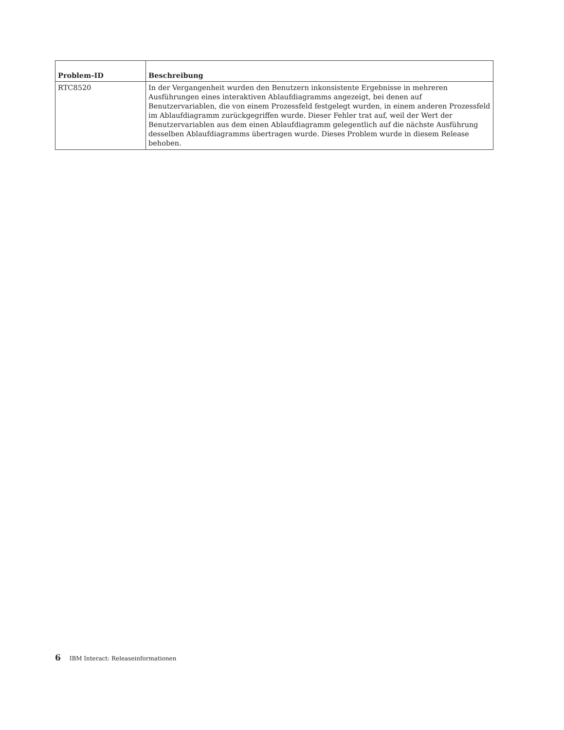| Problem-ID | Beschreibung |
| --- | --- |
| RTC8520 | In der Vergangenheit wurden den Benutzern inkonsistente Ergebnisse in mehreren Ausführungen eines interaktiven Ablaufdiagramms angezeigt, bei denen auf Benutzervariablen, die von einem Prozessfeld festgelegt wurden, in einem anderen Prozessfeld im Ablaufdiagramm zurückgegriffen wurde. Dieser Fehler trat auf, weil der Wert der Benutzervariablen aus dem einen Ablaufdiagramm gelegentlich auf die nächste Ausführung desselben Ablaufdiagramms übertragen wurde. Dieses Problem wurde in diesem Release behoben. |
6 IBM Interact: Releaseinformationen